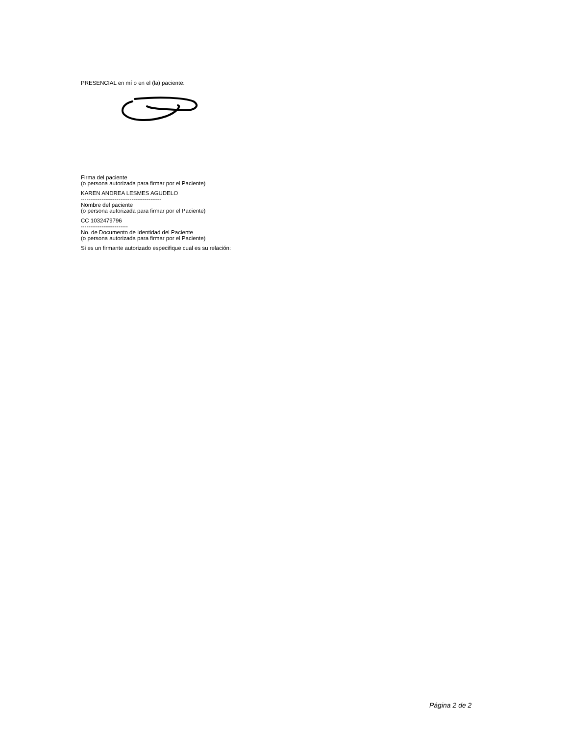PRESENCIAL en mí o en el (la) paciente:
Firma del paciente
(o persona autorizada para firmar por el Paciente)
KAREN ANDREA LESMES AGUDELO
-------------------------------------------
Nombre del paciente
(o persona autorizada para firmar por el Paciente)
CC 1032479796
-------------------------
No. de Documento de Identidad del Paciente
(o persona autorizada para firmar por el Paciente)
Si es un firmante autorizado especifique cual es su relación:
Página 2 de 2